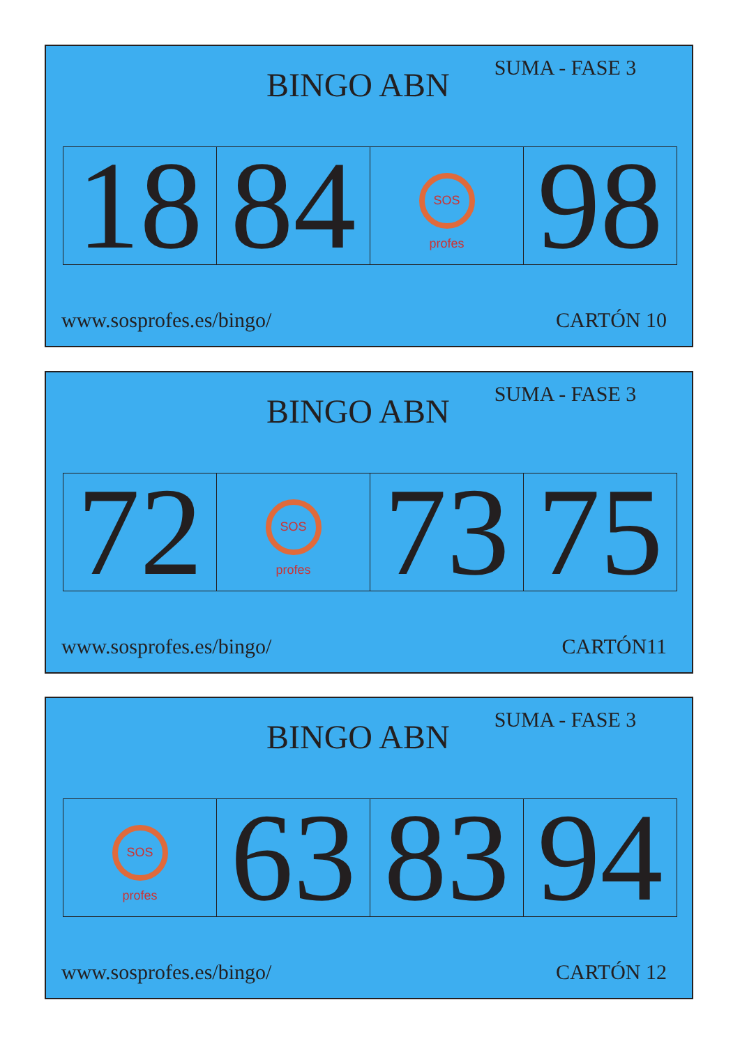BINGO ABN
SUMA - FASE 3
| 18 | 84 | SOS profes | 98 |
www.sosprofes.es/bingo/ CARTÓN 10
BINGO ABN
SUMA - FASE 3
| 72 | SOS profes | 73 | 75 |
www.sosprofes.es/bingo/ CARTÓN11
BINGO ABN
SUMA - FASE 3
| SOS profes | 63 | 83 | 94 |
www.sosprofes.es/bingo/ CARTÓN 12